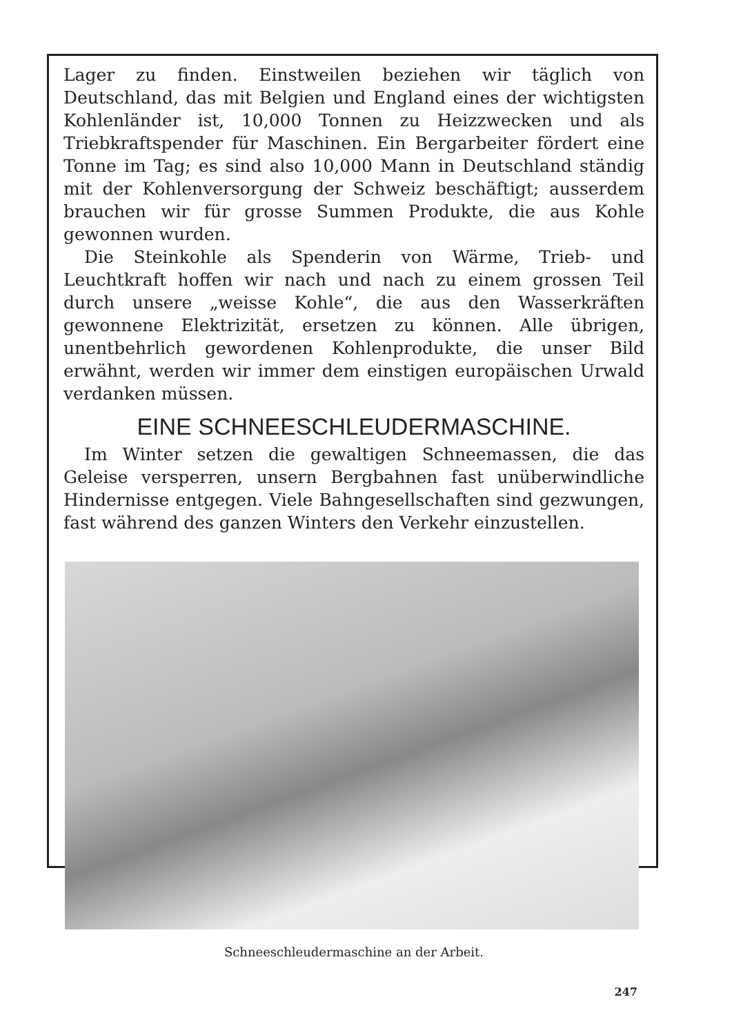Lager zu finden. Einstweilen beziehen wir täglich von Deutschland, das mit Belgien und England eines der wichtigsten Kohlenländer ist, 10,000 Tonnen zu Heizzwecken und als Triebkraftspender für Maschinen. Ein Bergarbeiter fördert eine Tonne im Tag; es sind also 10,000 Mann in Deutschland ständig mit der Kohlenversorgung der Schweiz beschäftigt; ausserdem brauchen wir für grosse Summen Produkte, die aus Kohle gewonnen wurden.
Die Steinkohle als Spenderin von Wärme, Trieb- und Leuchtkraft hoffen wir nach und nach zu einem grossen Teil durch unsere „weisse Kohle“, die aus den Wasserkräften gewonnene Elektrizität, ersetzen zu können. Alle übrigen, unentbehrlich gewordenen Kohlenprodukte, die unser Bild erwähnt, werden wir immer dem einstigen europäischen Urwald verdanken müssen.
EINE SCHNEESCHLEUDERMASCHINE.
Im Winter setzen die gewaltigen Schneemassen, die das Geleise versperren, unsern Bergbahnen fast unüberwindliche Hindernisse entgegen. Viele Bahngesellschaften sind gezwungen, fast während des ganzen Winters den Verkehr einzustellen.
Schneeschleudermaschine an der Arbeit.
247